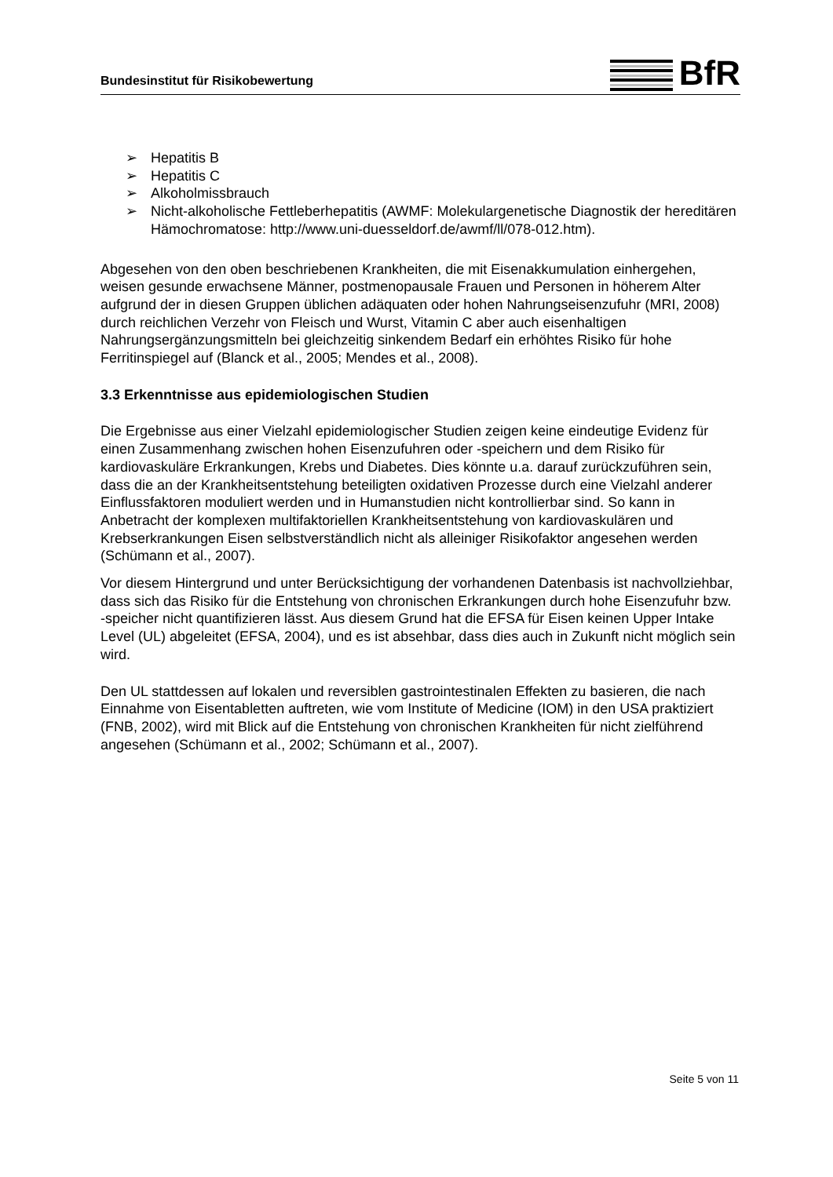Bundesinstitut für Risikobewertung
BfR
➢ Hepatitis B
➢ Hepatitis C
➢ Alkoholmissbrauch
➢ Nicht-alkoholische Fettleberhepatitis (AWMF: Molekulargenetische Diagnostik der hereditären Hämochromatose: http://www.uni-duesseldorf.de/awmf/ll/078-012.htm).
Abgesehen von den oben beschriebenen Krankheiten, die mit Eisenakkumulation einhergehen, weisen gesunde erwachsene Männer, postmenopausale Frauen und Personen in höherem Alter aufgrund der in diesen Gruppen üblichen adäquaten oder hohen Nahrungseisenzufuhr (MRI, 2008) durch reichlichen Verzehr von Fleisch und Wurst, Vitamin C aber auch eisenhaltigen Nahrungsergänzungsmitteln bei gleichzeitig sinkendem Bedarf ein erhöhtes Risiko für hohe Ferritinspiegel auf (Blanck et al., 2005; Mendes et al., 2008).
3.3 Erkenntnisse aus epidemiologischen Studien
Die Ergebnisse aus einer Vielzahl epidemiologischer Studien zeigen keine eindeutige Evidenz für einen Zusammenhang zwischen hohen Eisenzufuhren oder -speichern und dem Risiko für kardiovaskuläre Erkrankungen, Krebs und Diabetes. Dies könnte u.a. darauf zurückzuführen sein, dass die an der Krankheitsentstehung beteiligten oxidativen Prozesse durch eine Vielzahl anderer Einflussfaktoren moduliert werden und in Humanstudien nicht kontrollierbar sind. So kann in Anbetracht der komplexen multifaktoriellen Krankheitsentstehung von kardiovaskulären und Krebserkrankungen Eisen selbstverständlich nicht als alleiniger Risikofaktor angesehen werden (Schümann et al., 2007).
Vor diesem Hintergrund und unter Berücksichtigung der vorhandenen Datenbasis ist nachvollziehbar, dass sich das Risiko für die Entstehung von chronischen Erkrankungen durch hohe Eisenzufuhr bzw. -speicher nicht quantifizieren lässt. Aus diesem Grund hat die EFSA für Eisen keinen Upper Intake Level (UL) abgeleitet (EFSA, 2004), und es ist absehbar, dass dies auch in Zukunft nicht möglich sein wird.
Den UL stattdessen auf lokalen und reversiblen gastrointestinalen Effekten zu basieren, die nach Einnahme von Eisentabletten auftreten, wie vom Institute of Medicine (IOM) in den USA praktiziert (FNB, 2002), wird mit Blick auf die Entstehung von chronischen Krankheiten für nicht zielführend angesehen (Schümann et al., 2002; Schümann et al., 2007).
Seite 5 von 11